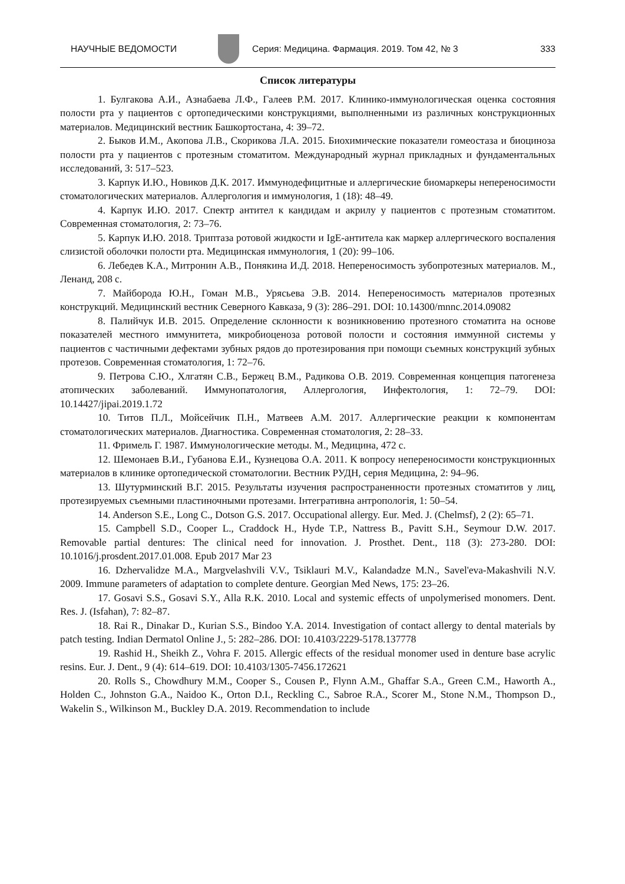НАУЧНЫЕ ВЕДОМОСТИ
Серия: Медицина. Фармация. 2019. Том 42, № 3 333
Список литературы
1. Булгакова А.И., Азнабаева Л.Ф., Галеев Р.М. 2017. Клинико-иммунологическая оценка состояния полости рта у пациентов с ортопедическими конструкциями, выполненными из различных конструкционных материалов. Медицинский вестник Башкортостана, 4: 39–72.
2. Быков И.М., Акопова Л.В., Скорикова Л.А. 2015. Биохимические показатели гомеостаза и биоциноза полости рта у пациентов с протезным стоматитом. Международный журнал прикладных и фундаментальных исследований, 3: 517–523.
3. Карпук И.Ю., Новиков Д.К. 2017. Иммунодефицитные и аллергические биомаркеры непереносимости стоматологических материалов. Аллергология и иммунология, 1 (18): 48–49.
4. Карпук И.Ю. 2017. Спектр антител к кандидам и акрилу у пациентов с протезным стоматитом. Современная стоматология, 2: 73–76.
5. Карпук И.Ю. 2018. Триптаза ротовой жидкости и IgE-антитела как маркер аллергического воспаления слизистой оболочки полости рта. Медицинская иммунология, 1 (20): 99–106.
6. Лебедев К.А., Митронин А.В., Понякина И.Д. 2018. Непереносимость зубопротезных материалов. М., Ленанд, 208 с.
7. Майборода Ю.Н., Гоман М.В., Урясьева Э.В. 2014. Непереносимость материалов протезных конструкций. Медицинский вестник Северного Кавказа, 9 (3): 286–291. DOI: 10.14300/mnnc.2014.09082
8. Палийчук И.В. 2015. Определение склонности к возникновению протезного стоматита на основе показателей местного иммунитета, микробиоценоза ротовой полости и состояния иммунной системы у пациентов с частичными дефектами зубных рядов до протезирования при помощи съемных конструкций зубных протезов. Современная стоматология, 1: 72–76.
9. Петрова С.Ю., Хлгатян С.В., Бержец В.М., Радикова О.В. 2019. Современная концепция патогенеза атопических заболеваний. Иммунопатология, Аллергология, Инфектология, 1: 72–79. DOI: 10.14427/jipai.2019.1.72
10. Титов П.Л., Мойсейчик П.Н., Матвеев А.М. 2017. Аллергические реакции к компонентам стоматологических материалов. Диагностика. Современная стоматология, 2: 28–33.
11. Фримель Г. 1987. Иммунологические методы. М., Медицина, 472 с.
12. Шемонаев В.И., Губанова Е.И., Кузнецова О.А. 2011. К вопросу непереносимости конструкционных материалов в клинике ортопедической стоматологии. Вестник РУДН, серия Медицина, 2: 94–96.
13. Шутурминский В.Г. 2015. Результаты изучения распространенности протезных стоматитов у лиц, протезируемых съемными пластиночными протезами. Інтегративна антропологія, 1: 50–54.
14. Anderson S.E., Long C., Dotson G.S. 2017. Occupational allergy. Eur. Med. J. (Chelmsf), 2 (2): 65–71.
15. Campbell S.D., Cooper L., Craddock H., Hyde T.P., Nattress B., Pavitt S.H., Seymour D.W. 2017. Removable partial dentures: The clinical need for innovation. J. Prosthet. Dent., 118 (3): 273-280. DOI: 10.1016/j.prosdent.2017.01.008. Epub 2017 Mar 23
16. Dzhervalidze M.A., Margvelashvili V.V., Tsiklauri M.V., Kalandadze M.N., Savel'eva-Makashvili N.V. 2009. Immune parameters of adaptation to complete denture. Georgian Med News, 175: 23–26.
17. Gosavi S.S., Gosavi S.Y., Alla R.K. 2010. Local and systemic effects of unpolymerised monomers. Dent. Res. J. (Isfahan), 7: 82–87.
18. Rai R., Dinakar D., Kurian S.S., Bindoo Y.A. 2014. Investigation of contact allergy to dental materials by patch testing. Indian Dermatol Online J., 5: 282–286. DOI: 10.4103/2229-5178.137778
19. Rashid H., Sheikh Z., Vohra F. 2015. Allergic effects of the residual monomer used in denture base acrylic resins. Eur. J. Dent., 9 (4): 614–619. DOI: 10.4103/1305-7456.172621
20. Rolls S., Chowdhury M.M., Cooper S., Cousen P., Flynn A.M., Ghaffar S.A., Green C.M., Haworth A., Holden C., Johnston G.A., Naidoo K., Orton D.I., Reckling C., Sabroe R.A., Scorer M., Stone N.M., Thompson D., Wakelin S., Wilkinson M., Buckley D.A. 2019. Recommendation to include